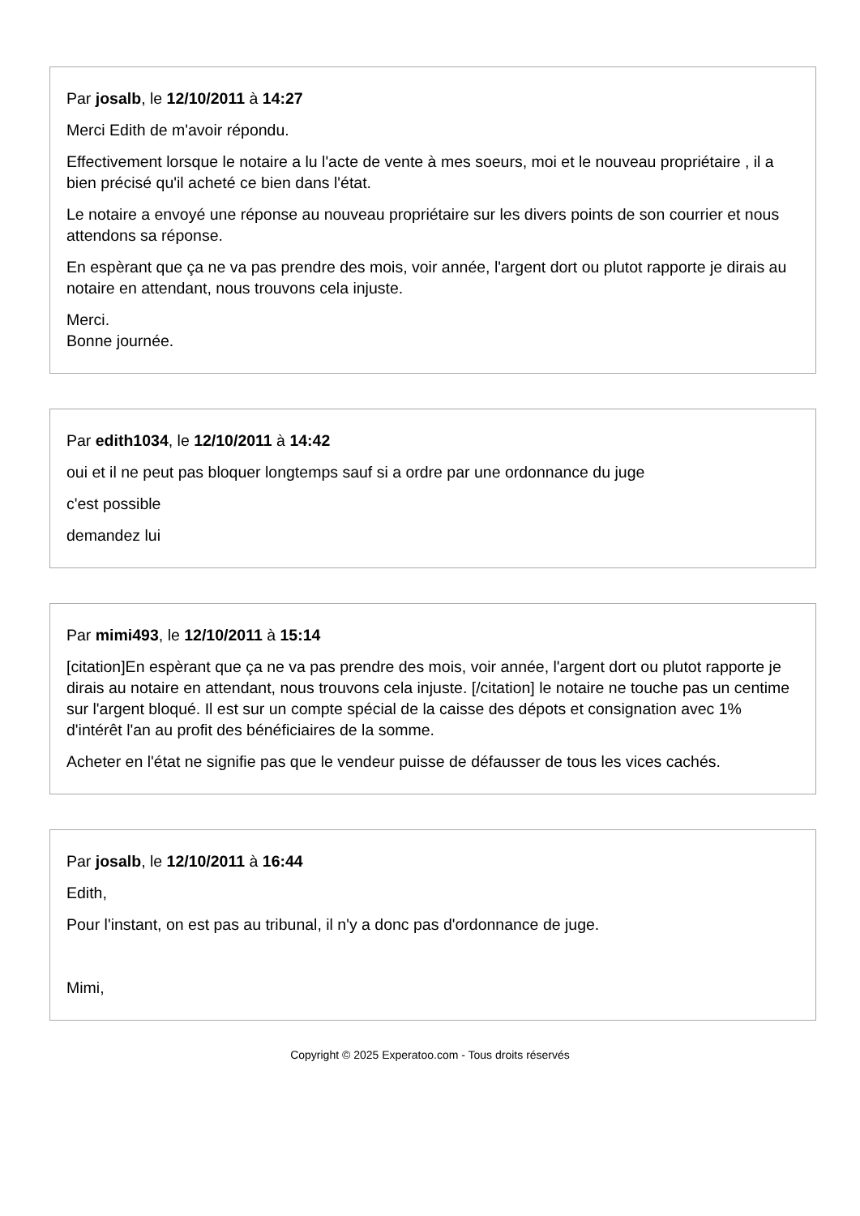Par josalb, le 12/10/2011 à 14:27
Merci Edith de m'avoir répondu.
Effectivement lorsque le notaire a lu l'acte de vente à mes soeurs, moi et le nouveau propriétaire , il a bien précisé qu'il acheté ce bien dans l'état.
Le notaire a envoyé une réponse au nouveau propriétaire sur les divers points de son courrier et nous attendons sa réponse.
En espèrant que ça ne va pas prendre des mois, voir année, l'argent dort ou plutot rapporte je dirais au notaire en attendant, nous trouvons cela injuste.
Merci.
Bonne journée.
Par edith1034, le 12/10/2011 à 14:42
oui et il ne peut pas bloquer longtemps sauf si a ordre par une ordonnance du juge
c'est possible
demandez lui
Par mimi493, le 12/10/2011 à 15:14
[citation]En espèrant que ça ne va pas prendre des mois, voir année, l'argent dort ou plutot rapporte je dirais au notaire en attendant, nous trouvons cela injuste. [/citation] le notaire ne touche pas un centime sur l'argent bloqué. Il est sur un compte spécial de la caisse des dépots et consignation avec 1% d'intérêt l'an au profit des bénéficiaires de la somme.
Acheter en l'état ne signifie pas que le vendeur puisse de défausser de tous les vices cachés.
Par josalb, le 12/10/2011 à 16:44
Edith,
Pour l'instant, on est pas au tribunal, il n'y a donc pas d'ordonnance de juge.
Mimi,
Copyright © 2025 Experatoo.com - Tous droits réservés